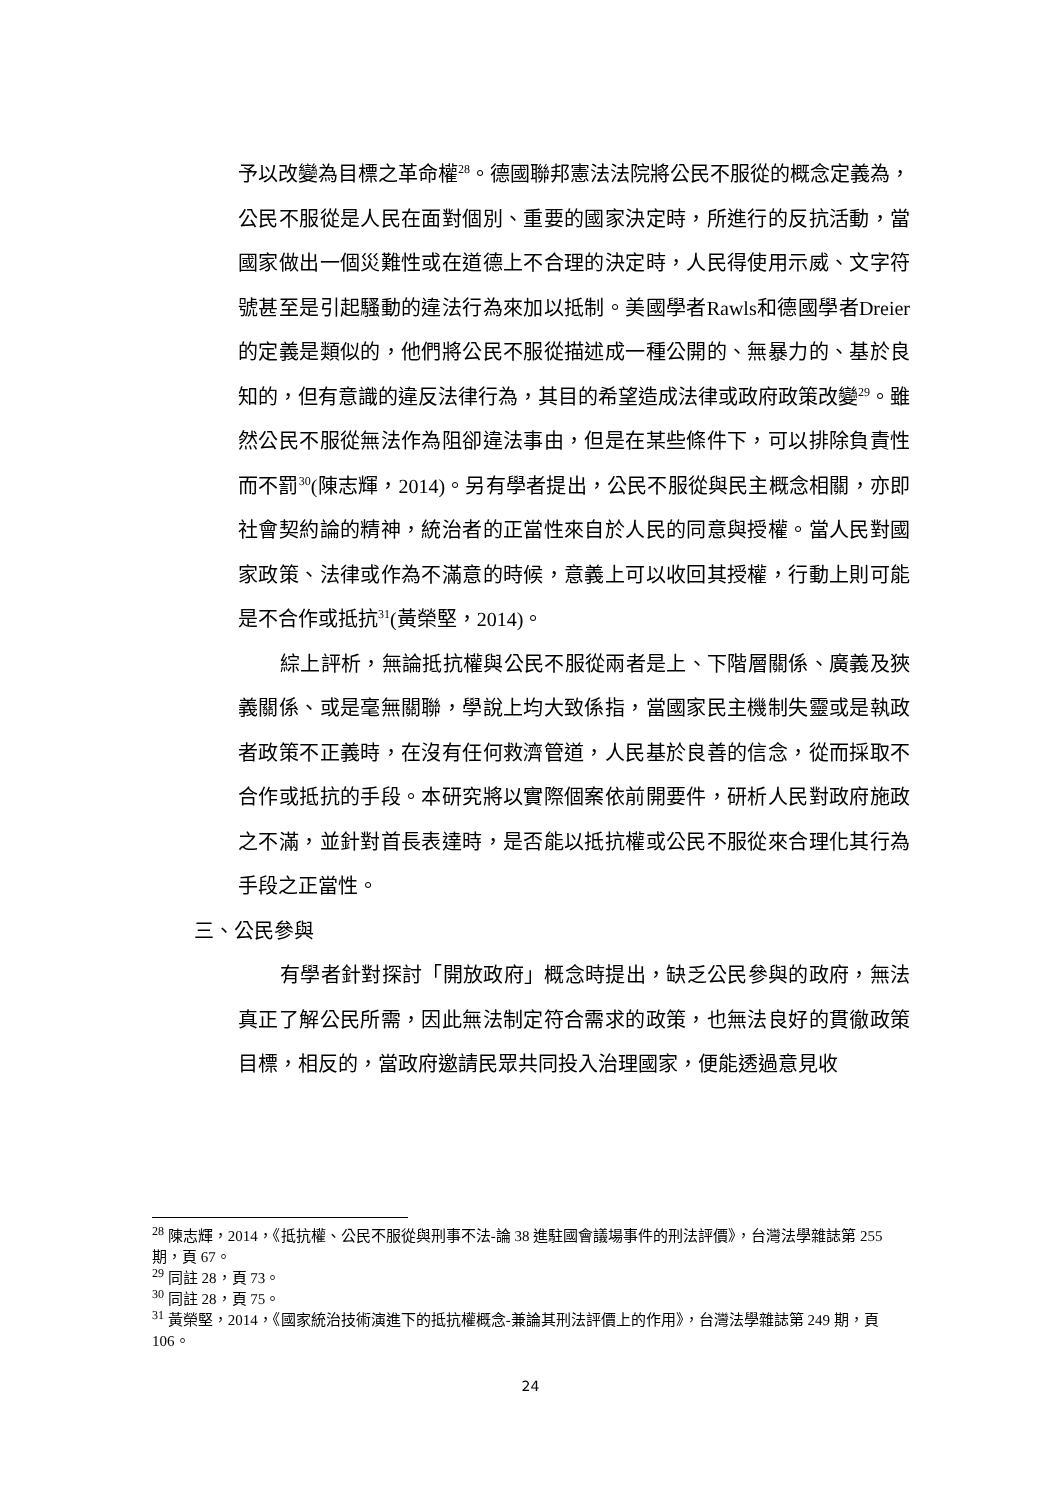予以改變為目標之革命權<sup>28</sup>。德國聯邦憲法法院將公民不服從的概念定義為，公民不服從是人民在面對個別、重要的國家決定時，所進行的反抗活動，當國家做出一個災難性或在道德上不合理的決定時，人民得使用示威、文字符號甚至是引起騷動的違法行為來加以抵制。美國學者Rawls和德國學者Dreier的定義是類似的，他們將公民不服從描述成一種公開的、無暴力的、基於良知的，但有意識的違反法律行為，其目的希望造成法律或政府政策改變<sup>29</sup>。雖然公民不服從無法作為阻卻違法事由，但是在某些條件下，可以排除負責性而不罰<sup>30</sup>(陳志輝，2014)。另有學者提出，公民不服從與民主概念相關，亦即社會契約論的精神，統治者的正當性來自於人民的同意與授權。當人民對國家政策、法律或作為不滿意的時候，意義上可以收回其授權，行動上則可能是不合作或抵抗<sup>31</sup>(黃榮堅，2014)。
綜上評析，無論抵抗權與公民不服從兩者是上、下階層關係、廣義及狹義關係、或是毫無關聯，學說上均大致係指，當國家民主機制失靈或是執政者政策不正義時，在沒有任何救濟管道，人民基於良善的信念，從而採取不合作或抵抗的手段。本研究將以實際個案依前開要件，研析人民對政府施政之不滿，並針對首長表達時，是否能以抵抗權或公民不服從來合理化其行為手段之正當性。
三、公民參與
有學者針對探討「開放政府」概念時提出，缺乏公民參與的政府，無法真正了解公民所需，因此無法制定符合需求的政策，也無法良好的貫徹政策目標，相反的，當政府邀請民眾共同投入治理國家，便能透過意見收
<sup>28</sup> 陳志輝，2014，《抵抗權、公民不服從與刑事不法-論 38 進駐國會議場事件的刑法評價》，台灣法學雜誌第 255 期，頁 67。
<sup>29</sup> 同註 28，頁 73。
<sup>30</sup> 同註 28，頁 75。
<sup>31</sup> 黃榮堅，2014，《國家統治技術演進下的抵抗權概念-兼論其刑法評價上的作用》，台灣法學雜誌第 249 期，頁 106。
24